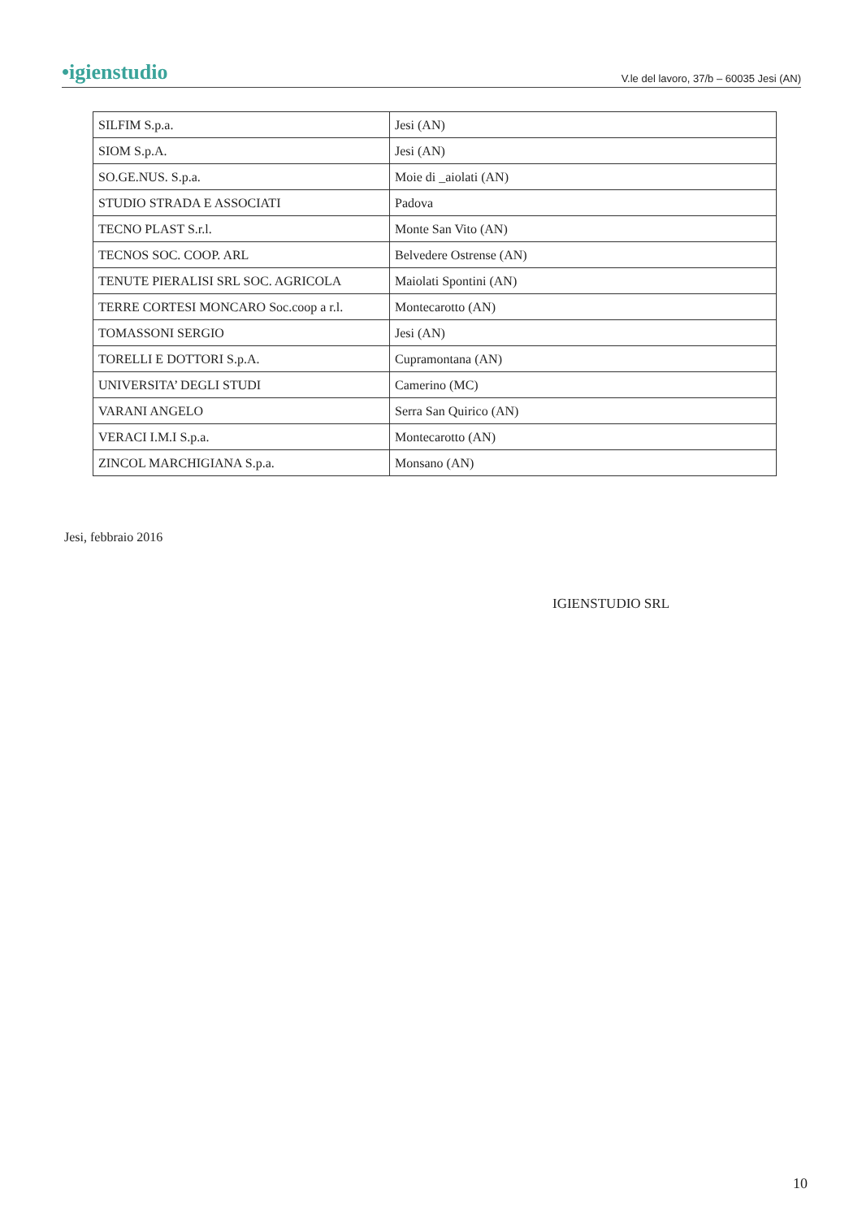•igienstudio V.le del lavoro, 37/b – 60035 Jesi (AN)
| SILFIM S.p.a. | Jesi (AN) |
| SIOM S.p.A. | Jesi (AN) |
| SO.GE.NUS. S.p.a. | Moie di _aiolati (AN) |
| STUDIO STRADA E ASSOCIATI | Padova |
| TECNO PLAST S.r.l. | Monte San Vito (AN) |
| TECNOS SOC. COOP. ARL | Belvedere Ostrense (AN) |
| TENUTE PIERALISI SRL SOC. AGRICOLA | Maiolati Spontini (AN) |
| TERRE CORTESI MONCARO Soc.coop a r.l. | Montecarotto (AN) |
| TOMASSONI SERGIO | Jesi (AN) |
| TORELLI E DOTTORI S.p.A. | Cupramontana (AN) |
| UNIVERSITA’ DEGLI STUDI | Camerino (MC) |
| VARANI ANGELO | Serra San Quirico (AN) |
| VERACI I.M.I S.p.a. | Montecarotto (AN) |
| ZINCOL MARCHIGIANA S.p.a. | Monsano (AN) |
Jesi, febbraio 2016
IGIENSTUDIO SRL
10